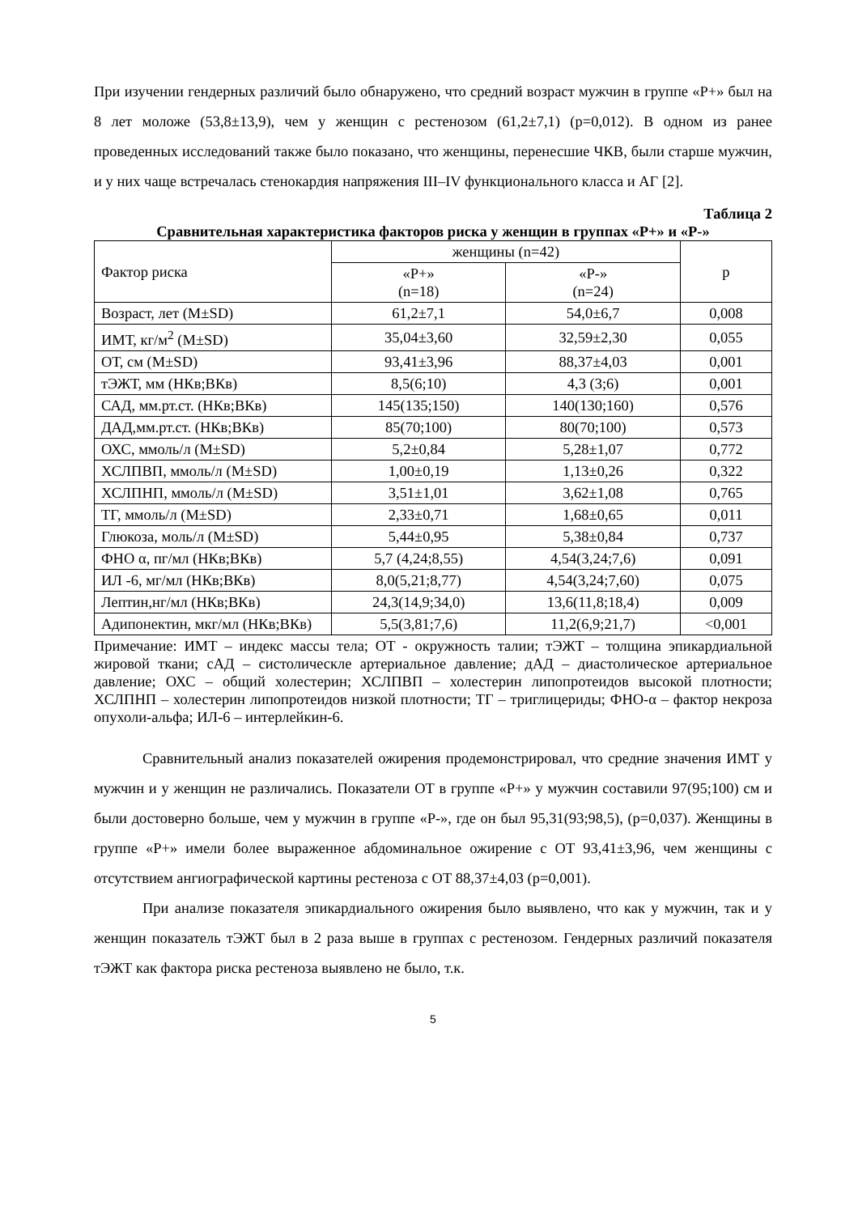При изучении гендерных различий было обнаружено, что средний возраст мужчин в группе «Р+» был на 8 лет моложе (53,8±13,9), чем у женщин с рестенозом (61,2±7,1) (р=0,012). В одном из ранее проведенных исследований также было показано, что женщины, перенесшие ЧКВ, были старше мужчин, и у них чаще встречалась стенокардия напряжения III–IV функционального класса и АГ [2].
Таблица 2
Сравнительная характеристика факторов риска у женщин в группах «Р+» и «Р-»
| Фактор риска | женщины (n=42) | | р |
| --- | --- | --- | --- |
| | «Р+» (n=18) | «Р-» (n=24) | |
| Возраст, лет (M±SD) | 61,2±7,1 | 54,0±6,7 | 0,008 |
| ИМТ, кг/м<sup>2</sup> (M±SD) | 35,04±3,60 | 32,59±2,30 | 0,055 |
| ОТ, см (M±SD) | 93,41±3,96 | 88,37±4,03 | 0,001 |
| тЭЖТ, мм (НКв;ВКв) | 8,5(6;10) | 4,3 (3;6) | 0,001 |
| САД, мм.рт.ст. (НКв;ВКв) | 145(135;150) | 140(130;160) | 0,576 |
| ДАД,мм.рт.ст. (НКв;ВКв) | 85(70;100) | 80(70;100) | 0,573 |
| ОХС, ммоль/л (M±SD) | 5,2±0,84 | 5,28±1,07 | 0,772 |
| ХСЛПВП, ммоль/л (M±SD) | 1,00±0,19 | 1,13±0,26 | 0,322 |
| ХСЛПНП, ммоль/л (M±SD) | 3,51±1,01 | 3,62±1,08 | 0,765 |
| ТГ, ммоль/л (M±SD) | 2,33±0,71 | 1,68±0,65 | 0,011 |
| Глюкоза, моль/л (M±SD) | 5,44±0,95 | 5,38±0,84 | 0,737 |
| ФНО α, пг/мл (НКв;ВКв) | 5,7 (4,24;8,55) | 4,54(3,24;7,6) | 0,091 |
| ИЛ -6, мг/мл (НКв;ВКв) | 8,0(5,21;8,77) | 4,54(3,24;7,60) | 0,075 |
| Лептин,нг/мл (НКв;ВКв) | 24,3(14,9;34,0) | 13,6(11,8;18,4) | 0,009 |
| Адипонектин, мкг/мл (НКв;ВКв) | 5,5(3,81;7,6) | 11,2(6,9;21,7) | <0,001 |
Примечание: ИМТ – индекс массы тела; ОТ - окружность талии; тЭЖТ – толщина эпикардиальной жировой ткани; сАД – систолическле артериальное давление; дАД – диастолическое артериальное давление; ОХС – общий холестерин; ХСЛПВП – холестерин липопротеидов высокой плотности; ХСЛПНП – холестерин липопротеидов низкой плотности; ТГ – триглицериды; ФНО-α – фактор некроза опухоли-альфа; ИЛ-6 – интерлейкин-6.
Сравнительный анализ показателей ожирения продемонстрировал, что средние значения ИМТ у мужчин и у женщин не различались. Показатели ОТ в группе «Р+» у мужчин составили 97(95;100) см и были достоверно больше, чем у мужчин в группе «Р-», где он был 95,31(93;98,5), (р=0,037). Женщины в группе «Р+» имели более выраженное абдоминальное ожирение с ОТ 93,41±3,96, чем женщины с отсутствием ангиографической картины рестеноза с ОТ 88,37±4,03 (р=0,001).
При анализе показателя эпикардиального ожирения было выявлено, что как у мужчин, так и у женщин показатель тЭЖТ был в 2 раза выше в группах с рестенозом. Гендерных различий показателя тЭЖТ как фактора риска рестеноза выявлено не было, т.к.
5